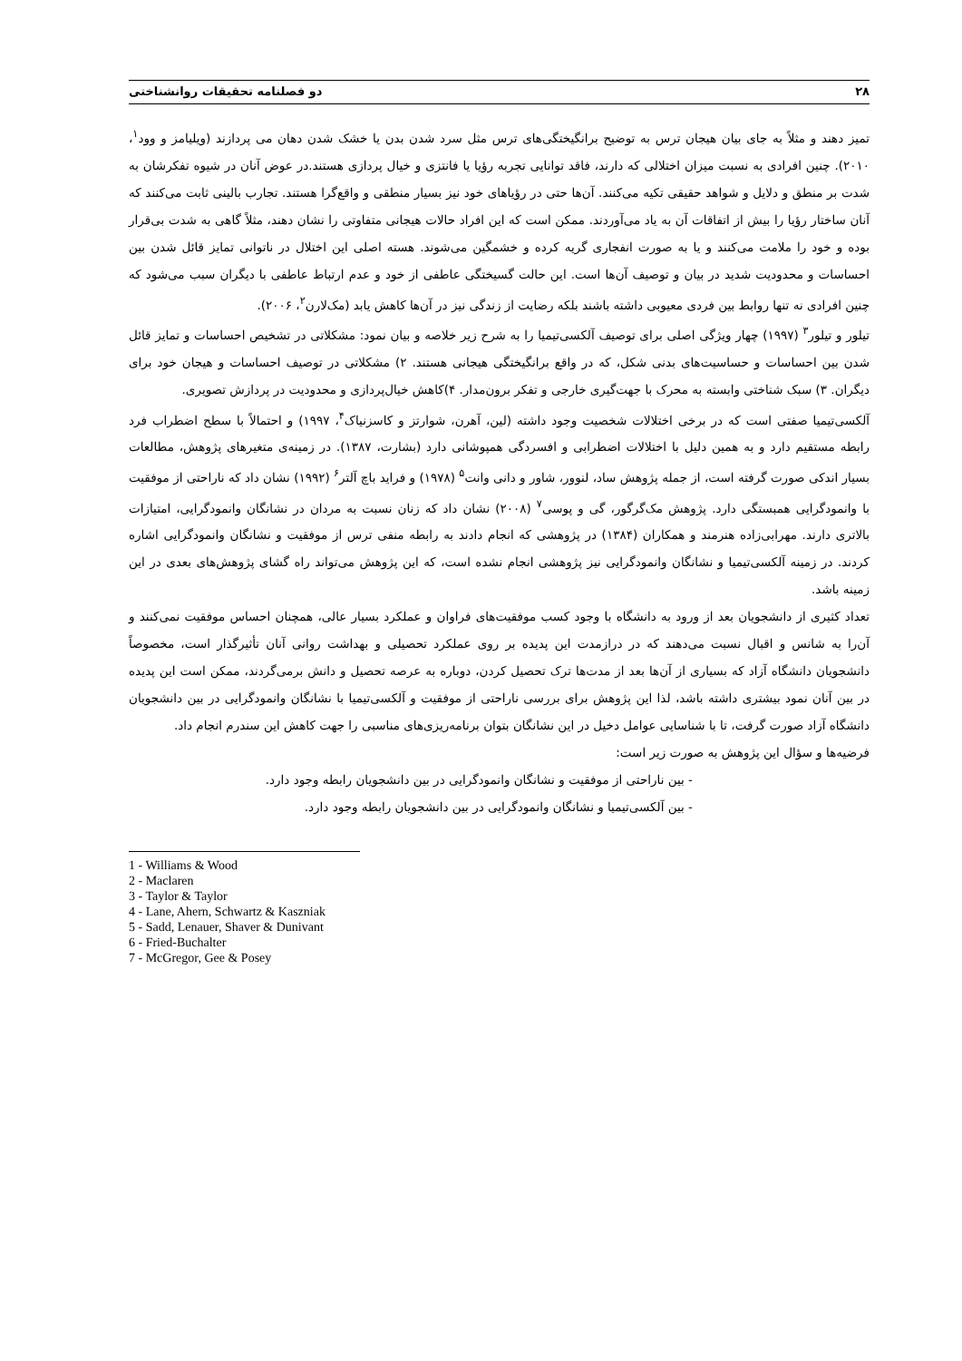۲۸ دو فصلنامه تحقیقات روانشناختی
تمیز دهند و مثلاً به جای بیان هیجان ترس به توضیح برانگیختگی‌های ترس مثل سرد شدن بدن یا خشک شدن دهان می پردازند (ویلیامز و وود<sup>۱</sup>، ۲۰۱۰). چنین افرادی به نسبت میزان اختلالی که دارند، فاقد توانایی تجربه رؤیا یا فانتزی و خیال پردازی هستند.در عوض آنان در شیوه تفکرشان به شدت بر منطق و دلایل و شواهد حقیقی تکیه می‌کنند. آن‌ها حتی در رؤیاهای خود نیز بسیار منطقی و واقع‌گرا هستند. تجارب بالینی ثابت می‌کنند که آنان ساختار رؤیا را بیش از اتفاقات آن به یاد می‌آوردند. ممکن است که این افراد حالات هیجانی متفاوتی را نشان دهند، مثلاً گاهی به شدت بی‌قرار بوده و خود را ملامت می‌کنند و یا به صورت انفجاری گریه کرده و خشمگین می‌شوند. هسته اصلی این اختلال در ناتوانی تمایز قائل شدن بین احساسات و محدودیت شدید در بیان و توصیف آن‌ها است. این حالت گسیختگی عاطفی از خود و عدم ارتباط عاطفی با دیگران سبب می‌شود که چنین افرادی نه تنها روابط بین فردی معیوبی داشته باشند بلکه رضایت از زندگی نیز در آن‌ها کاهش یابد (مک‌لارن<sup>۲</sup>، ۲۰۰۶).
تیلور و تیلور<sup>۳</sup> (۱۹۹۷) چهار ویژگی اصلی برای توصیف آلکسی‌تیمیا را به شرح زیر خلاصه و بیان نمود: مشکلاتی در تشخیص احساسات و تمایز قائل شدن بین احساسات و حساسیت‌های بدنی شکل، که در واقع برانگیختگی هیجانی هستند. ۲) مشکلاتی در توصیف احساسات و هیجان خود برای دیگران. ۳) سبک شناختی وابسته به محرک با جهت‌گیری خارجی و تفکر برون‌مدار. ۴)کاهش خیال‌پردازی و محدودیت در پردازش تصویری.
آلکسی‌تیمیا صفتی است که در برخی اختلالات شخصیت وجود داشته (لین، آهرن، شوارتز و کاسزنیاک<sup>۴</sup>، ۱۹۹۷) و احتمالاً با سطح اضطراب فرد رابطه مستقیم دارد و به همین دلیل با اختلالات اضطرابی و افسردگی همپوشانی دارد (بشارت، ۱۳۸۷). در زمینه‌ی متغیرهای پژوهش، مطالعات بسیار اندکی صورت گرفته است، از جمله پژوهش ساد، لنوور، شاور و دانی وانت<sup>۵</sup> (۱۹۷۸) و فراید باچ آلتر<sup>۶</sup> (۱۹۹۲) نشان داد که ناراحتی از موفقیت با وانمودگرایی همبستگی دارد. پژوهش مک‌گرگور، گی و پوسی<sup>۷</sup> (۲۰۰۸) نشان داد که زنان نسبت به مردان در نشانگان وانمودگرایی، امتیازات بالاتری دارند. مهرابی‌زاده هنرمند و همکاران (۱۳۸۴) در پژوهشی که انجام دادند به رابطه منفی ترس از موفقیت و نشانگان وانمودگرایی اشاره کردند. در زمینه آلکسی‌تیمیا و نشانگان وانمودگرایی نیز پژوهشی انجام نشده است، که این پژوهش می‌تواند راه گشای پژوهش‌های بعدی در این زمینه باشد.
تعداد کثیری از دانشجویان بعد از ورود به دانشگاه با وجود کسب موفقیت‌های فراوان و عملکرد بسیار عالی، همچنان احساس موفقیت نمی‌کنند و آن‌را به شانس و اقبال نسبت می‌دهند که در درازمدت این پدیده بر روی عملکرد تحصیلی و بهداشت روانی آنان تأثیرگذار است، مخصوصاً دانشجویان دانشگاه آزاد که بسیاری از آن‌ها بعد از مدت‌ها ترک تحصیل کردن، دوباره به عرصه تحصیل و دانش برمی‌گردند، ممکن است این پدیده در بین آنان نمود بیشتری داشته باشد، لذا این پژوهش برای بررسی ناراحتی از موفقیت و آلکسی‌تیمیا با نشانگان وانمودگرایی در بین دانشجویان دانشگاه آزاد صورت گرفت، تا با شناسایی عوامل دخیل در این نشانگان بتوان برنامه‌ریزی‌های مناسبی را جهت کاهش این سندرم انجام داد.
فرضیه‌ها و سؤال این پژوهش به صورت زیر است:
- بین ناراحتی از موفقیت و نشانگان وانمودگرایی در بین دانشجویان رابطه وجود دارد.
- بین آلکسی‌تیمیا و نشانگان وانمودگرایی در بین دانشجویان رابطه وجود دارد.
1 - Williams & Wood
2 - Maclaren
3 - Taylor & Taylor
4 - Lane, Ahern, Schwartz & Kaszniak
5 - Sadd, Lenauer, Shaver & Dunivant
6 - Fried-Buchalter
7 - McGregor, Gee & Posey